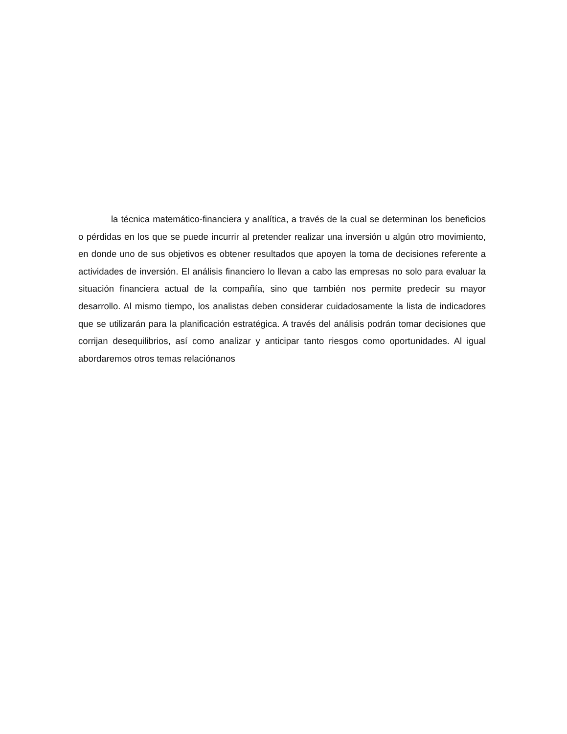la técnica matemático-financiera y analítica, a través de la cual se determinan los beneficios o pérdidas en los que se puede incurrir al pretender realizar una inversión u algún otro movimiento, en donde uno de sus objetivos es obtener resultados que apoyen la toma de decisiones referente a actividades de inversión. El análisis financiero lo llevan a cabo las empresas no solo para evaluar la situación financiera actual de la compañía, sino que también nos permite predecir su mayor desarrollo. Al mismo tiempo, los analistas deben considerar cuidadosamente la lista de indicadores que se utilizarán para la planificación estratégica. A través del análisis podrán tomar decisiones que corrijan desequilibrios, así como analizar y anticipar tanto riesgos como oportunidades. Al igual abordaremos otros temas relaciónanos